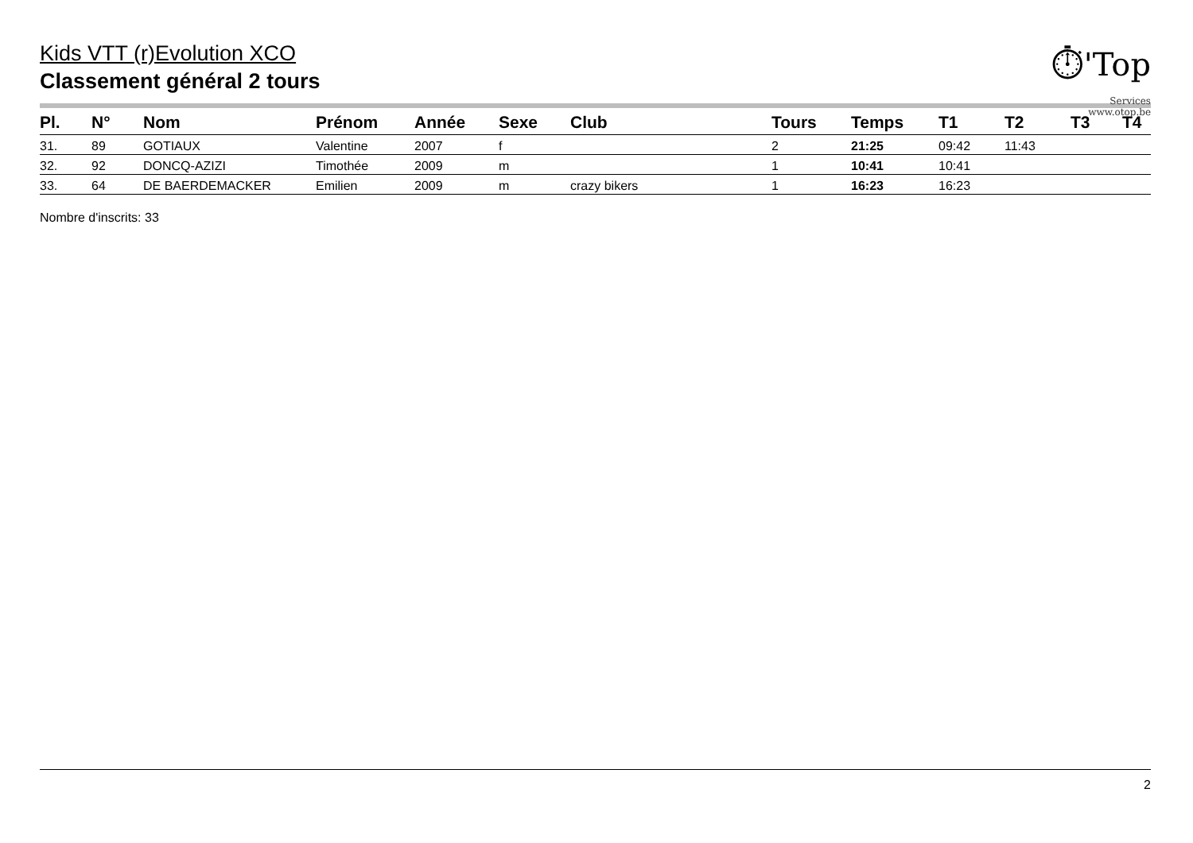⏱'Top
Services
www.otop.be
Kids VTT (r)Evolution XCO
Classement général 2 tours
| Pl. | N° | Nom | Prénom | Année | Sexe | Club | Tours | Temps | T1 | T2 | T3 | T4 |
| --- | --- | --- | --- | --- | --- | --- | --- | --- | --- | --- | --- | --- |
| 31. | 89 | GOTIAUX | Valentine | 2007 | f | | 2 | 21:25 | 09:42 | 11:43 | | |
| 32. | 92 | DONCQ-AZIZI | Timothée | 2009 | m | | 1 | 10:41 | 10:41 | | | |
| 33. | 64 | DE BAERDEMACKER | Emilien | 2009 | m | crazy bikers | 1 | 16:23 | 16:23 | | | |
Nombre d'inscrits: 33
2